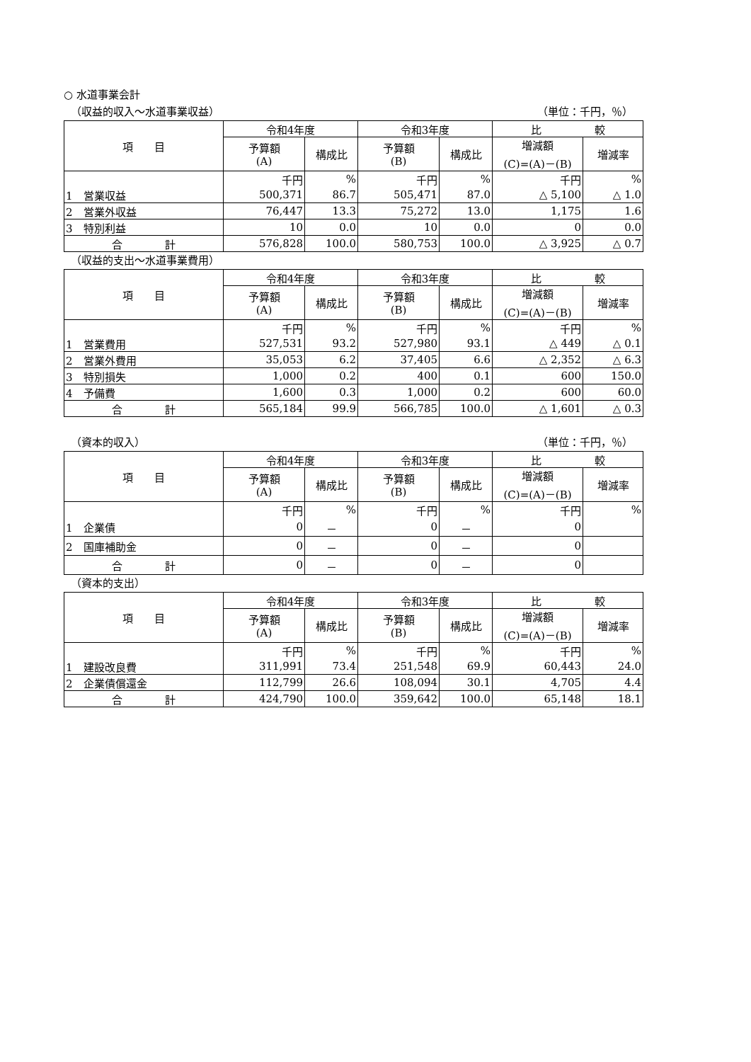○ 水道事業会計
（収益的収入～水道事業収益） （単位：千円，％）
| 項 目 | 令和4年度 | | 令和3年度 | | 比 較 | |
| --- | --- | --- | --- | --- | --- | --- |
| | 予算額 (A) | 構成比 | 予算額 (B) | 構成比 | 増減額 (C)=(A)－(B) | 増減率 |
| | 千円 | % | 千円 | % | 千円 | % |
| 1 営業収益 | 500,371 | 86.7 | 505,471 | 87.0 | △ 5,100 | △ 1.0 |
| 2 営業外収益 | 76,447 | 13.3 | 75,272 | 13.0 | 1,175 | 1.6 |
| 3 特別利益 | 10 | 0.0 | 10 | 0.0 | 0 | 0.0 |
| 合 計 | 576,828 | 100.0 | 580,753 | 100.0 | △ 3,925 | △ 0.7 |
（収益的支出～水道事業費用）
| 項 目 | 令和4年度 | | 令和3年度 | | 比 較 | |
| --- | --- | --- | --- | --- | --- | --- |
| | 予算額 (A) | 構成比 | 予算額 (B) | 構成比 | 増減額 (C)=(A)－(B) | 増減率 |
| | 千円 | % | 千円 | % | 千円 | % |
| 1 営業費用 | 527,531 | 93.2 | 527,980 | 93.1 | △ 449 | △ 0.1 |
| 2 営業外費用 | 35,053 | 6.2 | 37,405 | 6.6 | △ 2,352 | △ 6.3 |
| 3 特別損失 | 1,000 | 0.2 | 400 | 0.1 | 600 | 150.0 |
| 4 予備費 | 1,600 | 0.3 | 1,000 | 0.2 | 600 | 60.0 |
| 合 計 | 565,184 | 99.9 | 566,785 | 100.0 | △ 1,601 | △ 0.3 |
（資本的収入） （単位：千円，％）
| 項 目 | 令和4年度 | | 令和3年度 | | 比 較 | |
| --- | --- | --- | --- | --- | --- | --- |
| | 予算額 (A) | 構成比 | 予算額 (B) | 構成比 | 増減額 (C)=(A)－(B) | 増減率 |
| | 千円 | % | 千円 | % | 千円 | % |
| 1 企業債 | 0 | － | 0 | － | 0 | |
| 2 国庫補助金 | 0 | － | 0 | － | 0 | |
| 合 計 | 0 | － | 0 | － | 0 | |
（資本的支出）
| 項 目 | 令和4年度 | | 令和3年度 | | 比 較 | |
| --- | --- | --- | --- | --- | --- | --- |
| | 予算額 (A) | 構成比 | 予算額 (B) | 構成比 | 増減額 (C)=(A)－(B) | 増減率 |
| | 千円 | % | 千円 | % | 千円 | % |
| 1 建設改良費 | 311,991 | 73.4 | 251,548 | 69.9 | 60,443 | 24.0 |
| 2 企業債償還金 | 112,799 | 26.6 | 108,094 | 30.1 | 4,705 | 4.4 |
| 合 計 | 424,790 | 100.0 | 359,642 | 100.0 | 65,148 | 18.1 |